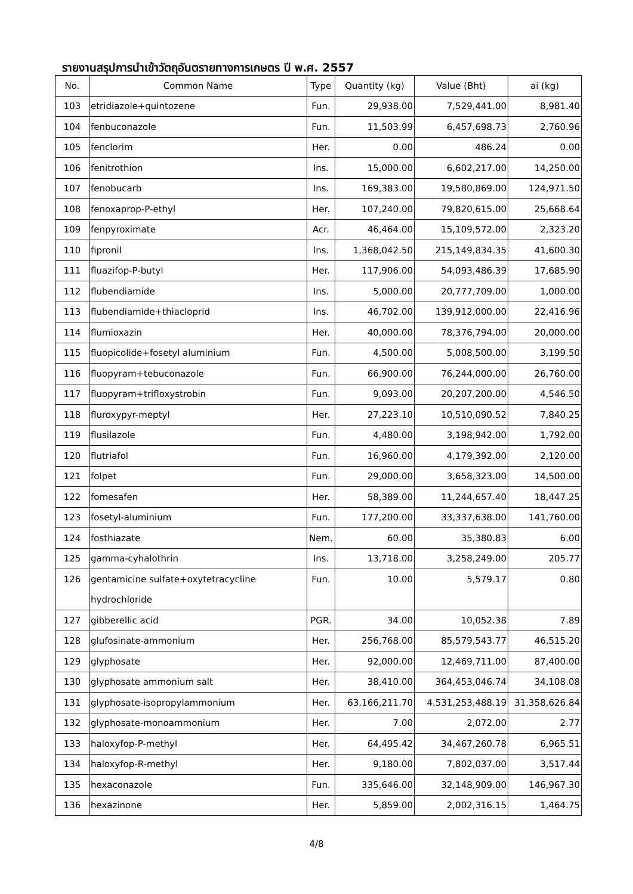รายงานสรุปการนำเข้าวัตถุอันตรายทางการเกษตร ปี พ.ศ. 2557
| No. | Common Name | Type | Quantity (kg) | Value (Bht) | ai (kg) |
| --- | --- | --- | --- | --- | --- |
| 103 | etridiazole+quintozene | Fun. | 29,938.00 | 7,529,441.00 | 8,981.40 |
| 104 | fenbuconazole | Fun. | 11,503.99 | 6,457,698.73 | 2,760.96 |
| 105 | fenclorim | Her. | 0.00 | 486.24 | 0.00 |
| 106 | fenitrothion | Ins. | 15,000.00 | 6,602,217.00 | 14,250.00 |
| 107 | fenobucarb | Ins. | 169,383.00 | 19,580,869.00 | 124,971.50 |
| 108 | fenoxaprop-P-ethyl | Her. | 107,240.00 | 79,820,615.00 | 25,668.64 |
| 109 | fenpyroximate | Acr. | 46,464.00 | 15,109,572.00 | 2,323.20 |
| 110 | fipronil | Ins. | 1,368,042.50 | 215,149,834.35 | 41,600.30 |
| 111 | fluazifop-P-butyl | Her. | 117,906.00 | 54,093,486.39 | 17,685.90 |
| 112 | flubendiamide | Ins. | 5,000.00 | 20,777,709.00 | 1,000.00 |
| 113 | flubendiamide+thiacloprid | Ins. | 46,702.00 | 139,912,000.00 | 22,416.96 |
| 114 | flumioxazin | Her. | 40,000.00 | 78,376,794.00 | 20,000.00 |
| 115 | fluopicolide+fosetyl aluminium | Fun. | 4,500.00 | 5,008,500.00 | 3,199.50 |
| 116 | fluopyram+tebuconazole | Fun. | 66,900.00 | 76,244,000.00 | 26,760.00 |
| 117 | fluopyram+trifloxystrobin | Fun. | 9,093.00 | 20,207,200.00 | 4,546.50 |
| 118 | fluroxypyr-meptyl | Her. | 27,223.10 | 10,510,090.52 | 7,840.25 |
| 119 | flusilazole | Fun. | 4,480.00 | 3,198,942.00 | 1,792.00 |
| 120 | flutriafol | Fun. | 16,960.00 | 4,179,392.00 | 2,120.00 |
| 121 | folpet | Fun. | 29,000.00 | 3,658,323.00 | 14,500.00 |
| 122 | fomesafen | Her. | 58,389.00 | 11,244,657.40 | 18,447.25 |
| 123 | fosetyl-aluminium | Fun. | 177,200.00 | 33,337,638.00 | 141,760.00 |
| 124 | fosthiazate | Nem. | 60.00 | 35,380.83 | 6.00 |
| 125 | gamma-cyhalothrin | Ins. | 13,718.00 | 3,258,249.00 | 205.77 |
| 126 | gentamicine sulfate+oxytetracycline hydrochloride | Fun. | 10.00 | 5,579.17 | 0.80 |
| 127 | gibberellic acid | PGR. | 34.00 | 10,052.38 | 7.89 |
| 128 | glufosinate-ammonium | Her. | 256,768.00 | 85,579,543.77 | 46,515.20 |
| 129 | glyphosate | Her. | 92,000.00 | 12,469,711.00 | 87,400.00 |
| 130 | glyphosate ammonium salt | Her. | 38,410.00 | 364,453,046.74 | 34,108.08 |
| 131 | glyphosate-isopropylammonium | Her. | 63,166,211.70 | 4,531,253,488.19 | 31,358,626.84 |
| 132 | glyphosate-monoammonium | Her. | 7.00 | 2,072.00 | 2.77 |
| 133 | haloxyfop-P-methyl | Her. | 64,495.42 | 34,467,260.78 | 6,965.51 |
| 134 | haloxyfop-R-methyl | Her. | 9,180.00 | 7,802,037.00 | 3,517.44 |
| 135 | hexaconazole | Fun. | 335,646.00 | 32,148,909.00 | 146,967.30 |
| 136 | hexazinone | Her. | 5,859.00 | 2,002,316.15 | 1,464.75 |
4/8